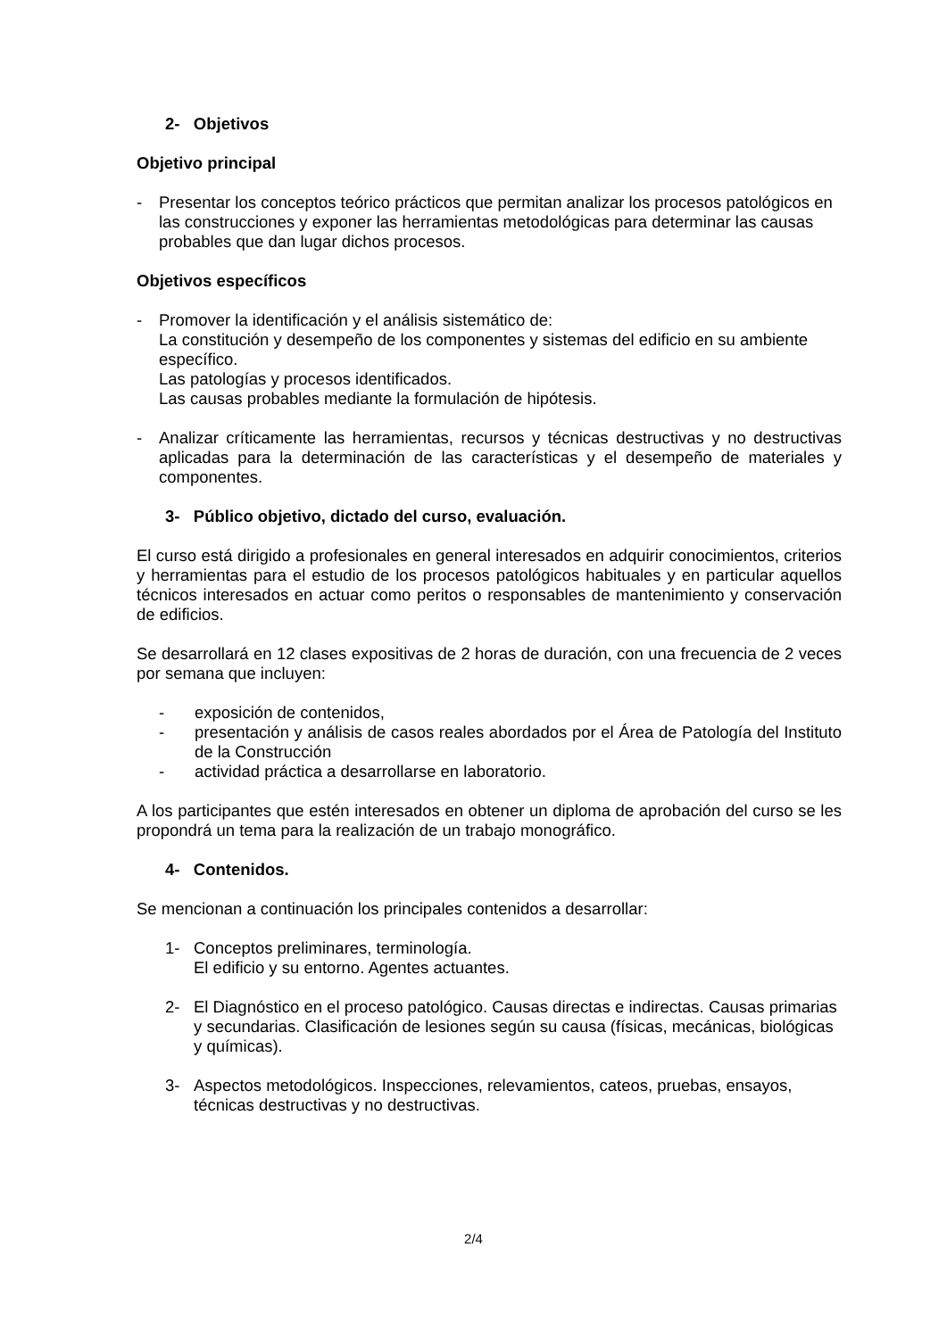2- Objetivos
Objetivo principal
- Presentar los conceptos teórico prácticos que permitan analizar los procesos patológicos en las construcciones y exponer las herramientas metodológicas para determinar las causas probables que dan lugar dichos procesos.
Objetivos específicos
- Promover la identificación y el análisis sistemático de:
La constitución y desempeño de los componentes y sistemas del edificio en su ambiente específico.
Las patologías y procesos identificados.
Las causas probables mediante la formulación de hipótesis.
- Analizar críticamente las herramientas, recursos y técnicas destructivas y no destructivas aplicadas para la determinación de las características y el desempeño de materiales y componentes.
3- Público objetivo, dictado del curso, evaluación.
El curso está dirigido a profesionales en general interesados en adquirir conocimientos, criterios y herramientas para el estudio de los procesos patológicos habituales y en particular aquellos técnicos interesados en actuar como peritos o responsables de mantenimiento y conservación de edificios.
Se desarrollará en 12 clases expositivas de 2 horas de duración, con una frecuencia de 2 veces por semana que incluyen:
- exposición de contenidos,
- presentación y análisis de casos reales abordados por el Área de Patología del Instituto de la Construcción
- actividad práctica a desarrollarse en laboratorio.
A los participantes que estén interesados en obtener un diploma de aprobación del curso se les propondrá un tema para la realización de un trabajo monográfico.
4- Contenidos.
Se mencionan a continuación los principales contenidos a desarrollar:
1- Conceptos preliminares, terminología.
El edificio y su entorno. Agentes actuantes.
2- El Diagnóstico en el proceso patológico. Causas directas e indirectas. Causas primarias y secundarias. Clasificación de lesiones según su causa (físicas, mecánicas, biológicas y químicas).
3- Aspectos metodológicos. Inspecciones, relevamientos, cateos, pruebas, ensayos, técnicas destructivas y no destructivas.
2/4